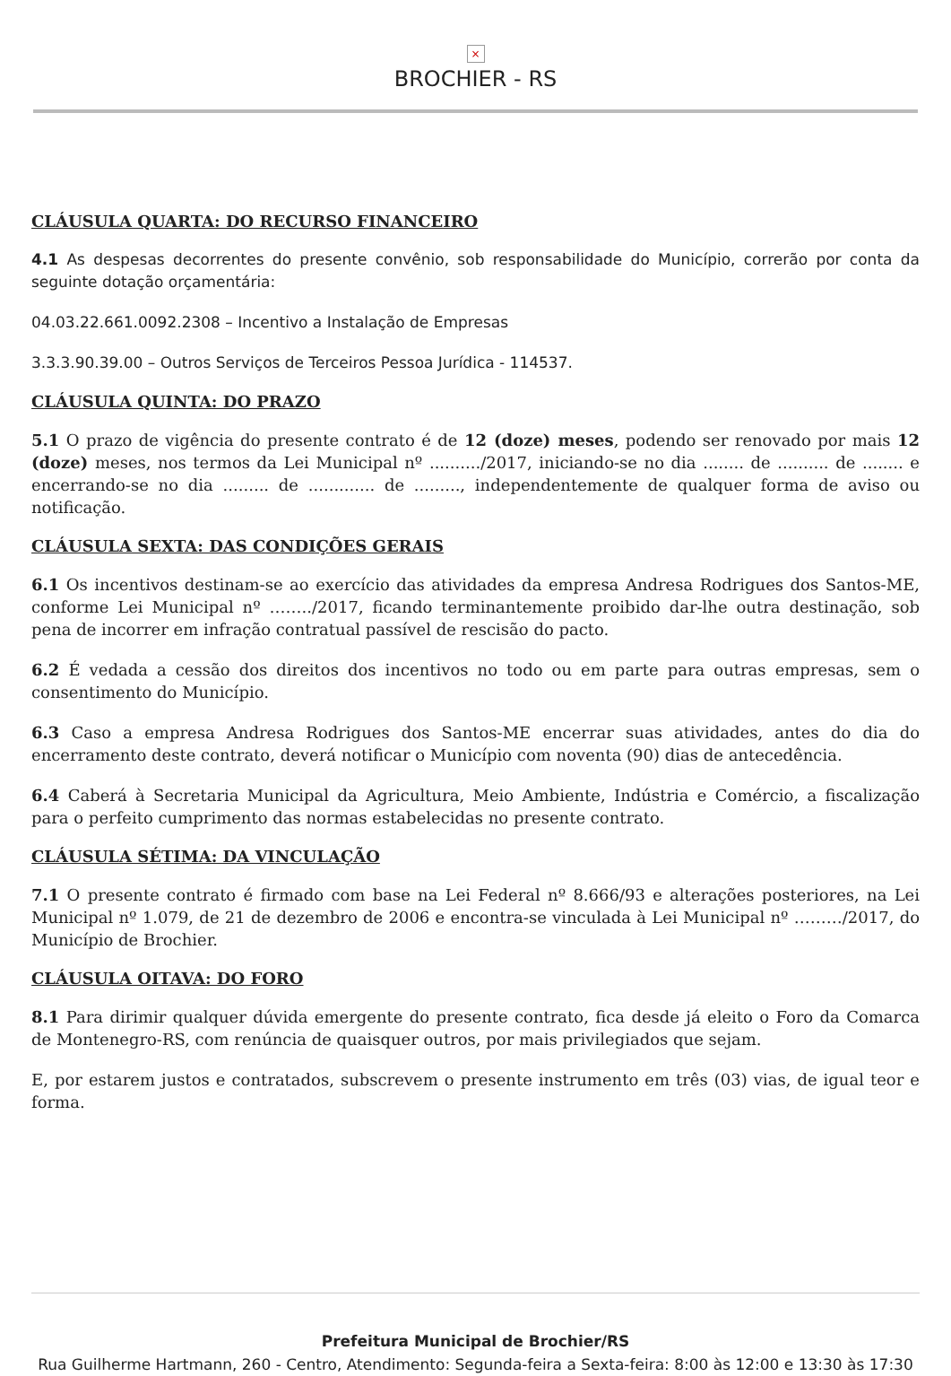×
BROCHIER - RS
CLÁUSULA QUARTA: DO RECURSO FINANCEIRO
4.1 As despesas decorrentes do presente convênio, sob responsabilidade do Município, correrão por conta da seguinte dotação orçamentária:
04.03.22.661.0092.2308 – Incentivo a Instalação de Empresas
3.3.3.90.39.00 – Outros Serviços de Terceiros Pessoa Jurídica - 114537.
CLÁUSULA QUINTA: DO PRAZO
5.1 O prazo de vigência do presente contrato é de 12 (doze) meses, podendo ser renovado por mais 12 (doze) meses, nos termos da Lei Municipal nº ........../2017, iniciando-se no dia ........ de .......... de ........ e encerrando-se no dia ......... de ............. de ........., independentemente de qualquer forma de aviso ou notificação.
CLÁUSULA SEXTA: DAS CONDIÇÕES GERAIS
6.1 Os incentivos destinam-se ao exercício das atividades da empresa Andresa Rodrigues dos Santos-ME, conforme Lei Municipal nº ……../2017, ficando terminantemente proibido dar-lhe outra destinação, sob pena de incorrer em infração contratual passível de rescisão do pacto.
6.2 É vedada a cessão dos direitos dos incentivos no todo ou em parte para outras empresas, sem o consentimento do Município.
6.3 Caso a empresa Andresa Rodrigues dos Santos-ME encerrar suas atividades, antes do dia do encerramento deste contrato, deverá notificar o Município com noventa (90) dias de antecedência.
6.4 Caberá à Secretaria Municipal da Agricultura, Meio Ambiente, Indústria e Comércio, a fiscalização para o perfeito cumprimento das normas estabelecidas no presente contrato.
CLÁUSULA SÉTIMA: DA VINCULAÇÃO
7.1 O presente contrato é firmado com base na Lei Federal nº 8.666/93 e alterações posteriores, na Lei Municipal nº 1.079, de 21 de dezembro de 2006 e encontra-se vinculada à Lei Municipal nº ………/2017, do Município de Brochier.
CLÁUSULA OITAVA: DO FORO
8.1 Para dirimir qualquer dúvida emergente do presente contrato, fica desde já eleito o Foro da Comarca de Montenegro-RS, com renúncia de quaisquer outros, por mais privilegiados que sejam.
E, por estarem justos e contratados, subscrevem o presente instrumento em três (03) vias, de igual teor e forma.
Prefeitura Municipal de Brochier/RS
Rua Guilherme Hartmann, 260 - Centro, Atendimento: Segunda-feira a Sexta-feira: 8:00 às 12:00 e 13:30 às 17:30